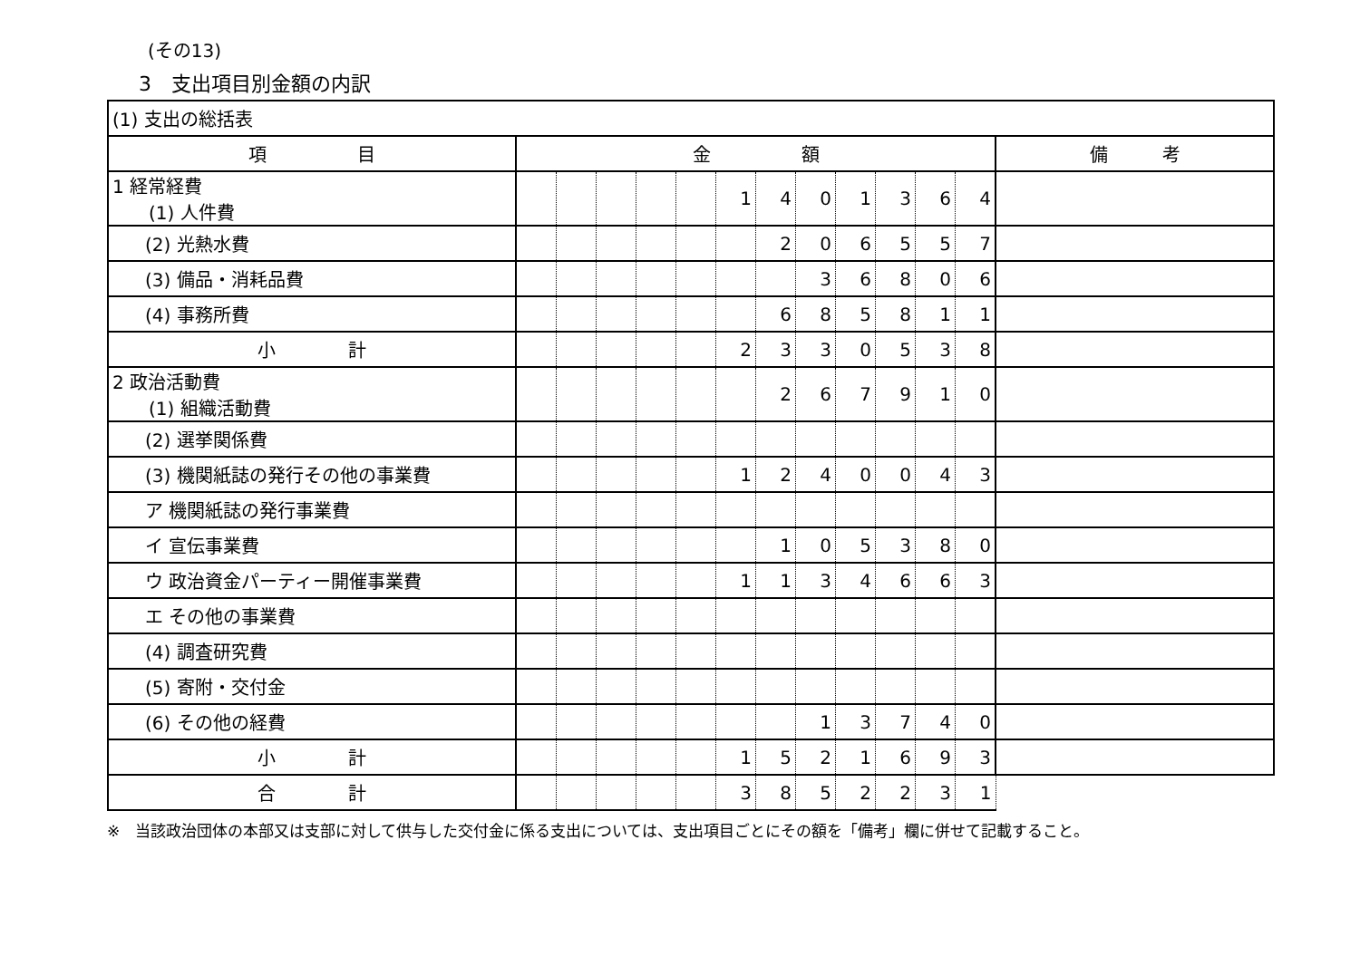(その13)
3　支出項目別金額の内訳
| (1) 支出の総括表 | | | | | | | | | | | | | |
| 項 目 | 金 額 | | | | | | | | | | | | 備 考 |
| 1 経常経費 (1) 人件費 | | | | | | 1 | 4 | 0 | 1 | 3 | 6 | 4 | |
| (2) 光熱水費 | | | | | | | 2 | 0 | 6 | 5 | 5 | 7 | |
| (3) 備品・消耗品費 | | | | | | | | 3 | 6 | 8 | 0 | 6 | |
| (4) 事務所費 | | | | | | | 6 | 8 | 5 | 8 | 1 | 1 | |
| 小 計 | | | | | | 2 | 3 | 3 | 0 | 5 | 3 | 8 | |
| 2 政治活動費 (1) 組織活動費 | | | | | | | 2 | 6 | 7 | 9 | 1 | 0 | |
| (2) 選挙関係費 | | | | | | | | | | | | | |
| (3) 機関紙誌の発行その他の事業費 | | | | | | 1 | 2 | 4 | 0 | 0 | 4 | 3 | |
| ア 機関紙誌の発行事業費 | | | | | | | | | | | | | |
| イ 宣伝事業費 | | | | | | | 1 | 0 | 5 | 3 | 8 | 0 | |
| ウ 政治資金パーティー開催事業費 | | | | | | 1 | 1 | 3 | 4 | 6 | 6 | 3 | |
| エ その他の事業費 | | | | | | | | | | | | | |
| (4) 調査研究費 | | | | | | | | | | | | | |
| (5) 寄附・交付金 | | | | | | | | | | | | | |
| (6) その他の経費 | | | | | | | | 1 | 3 | 7 | 4 | 0 | |
| 小 計 | | | | | | 1 | 5 | 2 | 1 | 6 | 9 | 3 | |
| 合 計 | | | | | | 3 | 8 | 5 | 2 | 2 | 3 | 1 | |
※　当該政治団体の本部又は支部に対して供与した交付金に係る支出については、支出項目ごとにその額を「備考」欄に併せて記載すること。